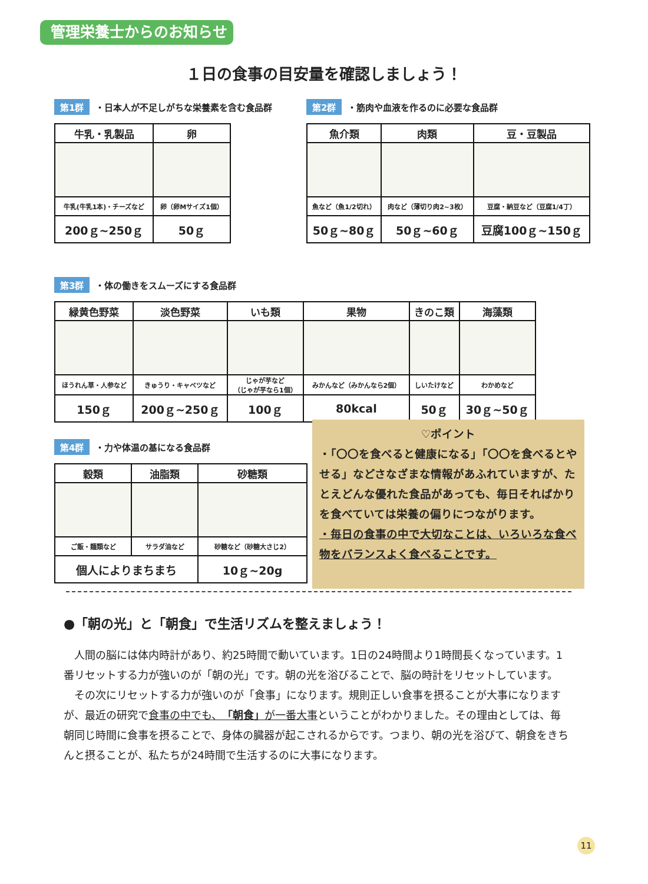管理栄養士からのお知らせ
１日の食事の目安量を確認しましょう！
第1群 ・日本人が不足しがちな栄養素を含む食品群
| 牛乳・乳製品 | 卵 |
| --- | --- |
| 牛乳(牛乳1本)・チーズなど | 卵（卵Mサイズ1個） |
| 200ｇ~250ｇ | 50ｇ |
第2群 ・筋肉や血液を作るのに必要な食品群
| 魚介類 | 肉類 | 豆・豆製品 |
| --- | --- | --- |
| 魚など（魚1/2切れ） | 肉など（薄切り肉2~3枚） | 豆腐・納豆など（豆腐1/4丁） |
| 50ｇ~80ｇ | 50ｇ~60ｇ | 豆腐100ｇ~150ｇ |
第3群 ・体の働きをスムーズにする食品群
| 緑黄色野菜 | 淡色野菜 | いも類 | 果物 | きのこ類 | 海藻類 |
| --- | --- | --- | --- | --- | --- |
| ほうれん草・人参など | きゅうり・キャベツなど | じゃが芋など （じゃが芋なら1個） | みかんなど（みかんなら2個） | しいたけなど | わかめなど |
| 150ｇ | 200ｇ~250ｇ | 100ｇ | 80kcal | 50ｇ | 30ｇ~50ｇ |
第4群 ・力や体温の基になる食品群
| 穀類 | 油脂類 | 砂糖類 |
| --- | --- | --- |
| ご飯・麺類など | サラダ油など | 砂糖など（砂糖大さじ2） |
| 個人によりまちまち | | 10ｇ~20g |
♡ポイント
・「〇〇を食べると健康になる」「〇〇を食べるとやせる」などさなざまな情報があふれていますが、たとえどんな優れた食品があっても、毎日そればかりを食べていては栄養の偏りにつながります。
・毎日の食事の中で大切なことは、いろいろな食べ物をバランスよく食べることです。
●「朝の光」と「朝食」で生活リズムを整えましょう！
　人間の脳には体内時計があり、約25時間で動いています。1日の24時間より1時間長くなっています。1番リセットする力が強いのが「朝の光」です。朝の光を浴びることで、脳の時計をリセットしています。
　その次にリセットする力が強いのが「食事」になります。規則正しい食事を摂ることが大事になりますが、最近の研究で食事の中でも、「朝食」が一番大事ということがわかりました。その理由としては、毎朝同じ時間に食事を摂ることで、身体の臓器が起こされるからです。つまり、朝の光を浴びて、朝食をきちんと摂ることが、私たちが24時間で生活するのに大事になります。
11